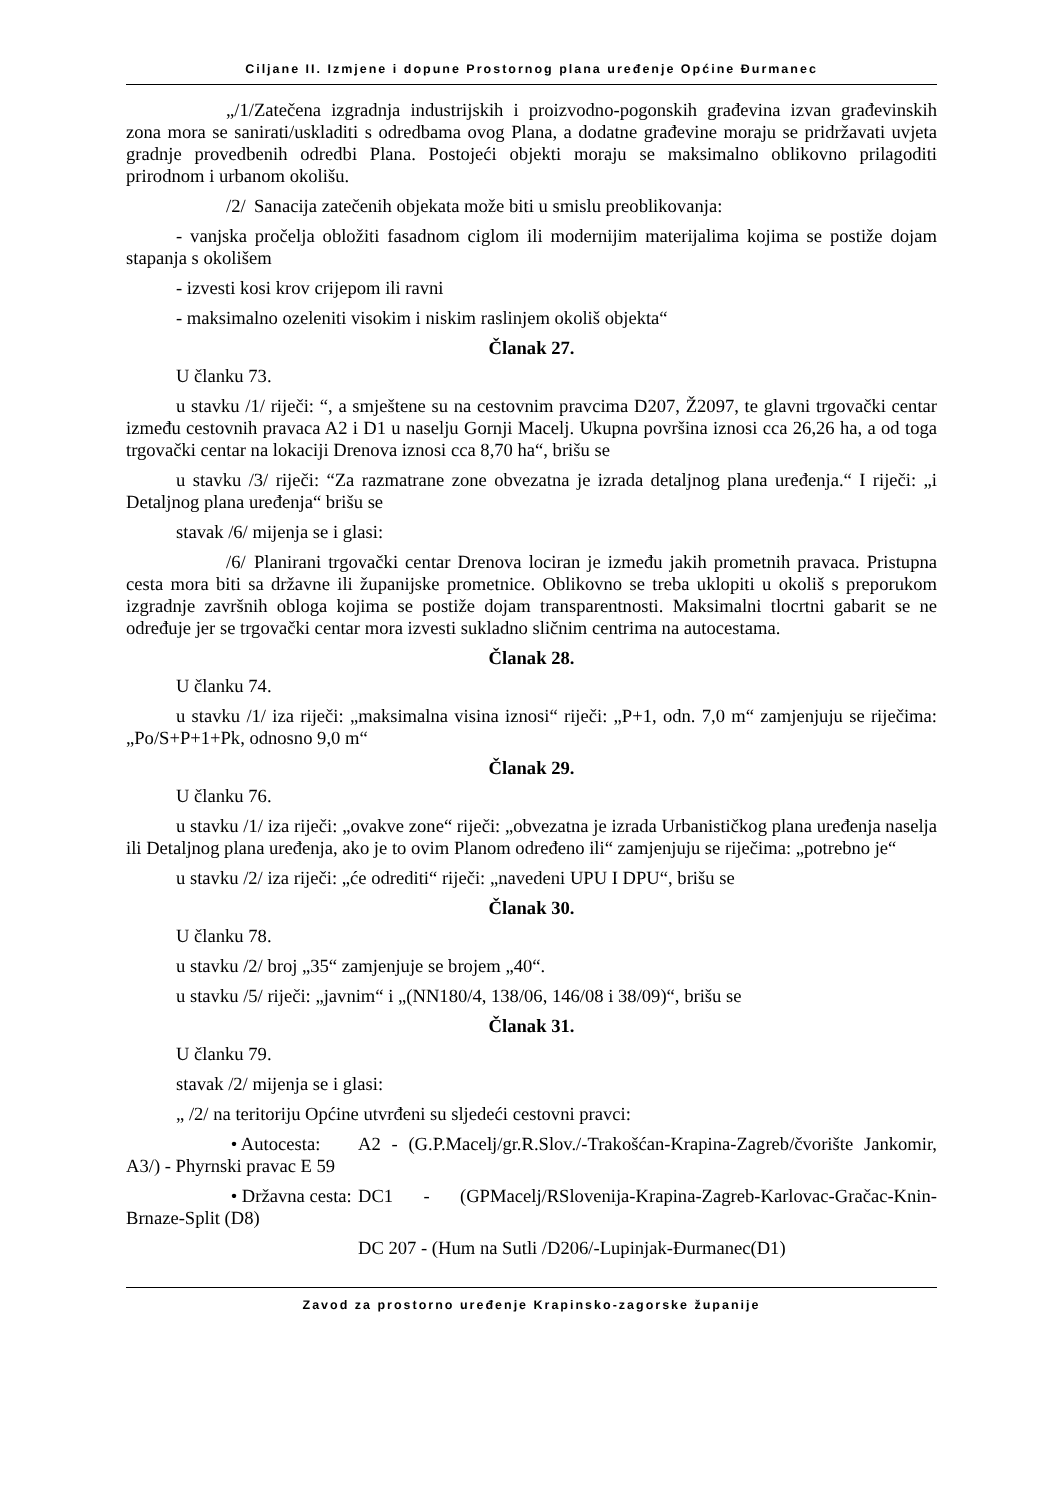Ciljane II. Izmjene i dopune Prostornog plana uređenje Općine Đurmanec
„/1/ Zatečena izgradnja industrijskih i proizvodno-pogonskih građevina izvan građevinskih zona mora se sanirati/uskladiti s odredbama ovog Plana, a dodatne građevine moraju se pridržavati uvjeta gradnje provedbenih odredbi Plana. Postojeći objekti moraju se maksimalno oblikovno prilagoditi prirodnom i urbanom okolišu.
/2/ Sanacija zatečenih objekata može biti u smislu preoblikovanja:
- vanjska pročelja obložiti fasadnom ciglom ili modernijim materijalima kojima se postiže dojam stapanja s okolišem
- izvesti kosi krov crijepom ili ravni
- maksimalno ozeleniti visokim i niskim raslinjem okoliš objekta“
Članak 27.
U članku 73.
u stavku /1/ riječi: “, a smještene su na cestovnim pravcima D207, Ž2097, te glavni trgovački centar između cestovnih pravaca A2 i D1 u naselju Gornji Macelj. Ukupna površina iznosi cca 26,26 ha, a od toga trgovački centar na lokaciji Drenova iznosi cca 8,70 ha“, brišu se
u stavku /3/ riječi: “Za razmatrane zone obvezatna je izrada detaljnog plana uređenja.“ I riječi: „i Detaljnog plana uređenja“ brišu se
stavak /6/ mijenja se i glasi:
/6/ Planirani trgovački centar Drenova lociran je između jakih prometnih pravaca. Pristupna cesta mora biti sa državne ili županijske prometnice. Oblikovno se treba uklopiti u okoliš s preporukom izgradnje završnih obloga kojima se postiže dojam transparentnosti. Maksimalni tlocrtni gabarit se ne određuje jer se trgovački centar mora izvesti sukladno sličnim centrima na autocestama.
Članak 28.
U članku 74.
u stavku /1/ iza riječi: „maksimalna visina iznosi“ riječi: „P+1, odn. 7,0 m“ zamjenjuju se riječima: „Po/S+P+1+Pk, odnosno 9,0 m“
Članak 29.
U članku 76.
u stavku /1/ iza riječi: „ovakve zone“ riječi: „obvezatna je izrada Urbanističkog plana uređenja naselja ili Detaljnog plana uređenja, ako je to ovim Planom određeno ili“ zamjenjuju se riječima: „potrebno je“
u stavku /2/ iza riječi: „će odrediti“ riječi: „navedeni UPU I DPU“, brišu se
Članak 30.
U članku 78.
u stavku /2/ broj „35“ zamjenjuje se brojem „40“.
u stavku /5/ riječi: „javnim“ i „(NN180/4, 138/06, 146/08 i 38/09)“, brišu se
Članak 31.
U članku 79.
stavak /2/ mijenja se i glasi:
„ /2/ na teritoriju Općine utvrđeni su sljedeći cestovni pravci:
• Autocesta: A2 - (G.P.Macelj/gr.R.Slov./-Trakošćan-Krapina-Zagreb/čvorište Jankomir, A3/) - Phyrnski pravac E 59
• Državna cesta: DC1 - (GPMacelj/RSlovenija-Krapina-Zagreb-Karlovac-Gračac-Knin-Brnaze-Split (D8)
DC 207 - (Hum na Sutli /D206/-Lupinjak-Đurmanec(D1)
Zavod za prostorno uređenje Krapinsko-zagorske županije